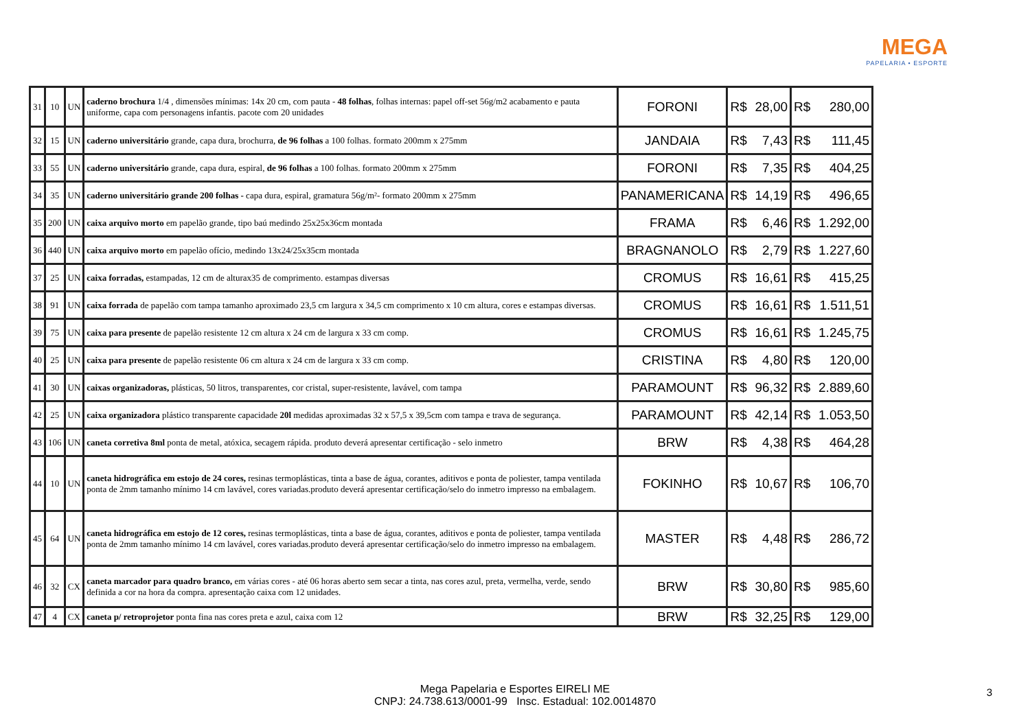MEGA
PAPELARIA • ESPORTE
| 31 | 10 | UN | caderno brochura 1/4 , dimensões mínimas: 14x 20 cm, com pauta - 48 folhas , folhas internas: papel off-set 56g/m2 acabamento e pauta uniforme, capa com personagens infantis. pacote com 20 unidades | FORONI | R$ | 28,00 | R$ | 280,00 |
| 32 | 15 | UN | caderno universitário grande, capa dura, brochurra, de 96 folhas a 100 folhas. formato 200mm x 275mm | JANDAIA | R$ | 7,43 | R$ | 111,45 |
| 33 | 55 | UN | caderno universitário grande, capa dura, espiral, de 96 folhas a 100 folhas. formato 200mm x 275mm | FORONI | R$ | 7,35 | R$ | 404,25 |
| 34 | 35 | UN | caderno universitário grande 200 folhas - capa dura, espiral, gramatura 56g/m²- formato 200mm x 275mm | PANAMERICANA | R$ | 14,19 | R$ | 496,65 |
| 35 | 200 | UN | caixa arquivo morto em papelão grande, tipo baú medindo 25x25x36cm montada | FRAMA | R$ | 6,46 | R$ | 1.292,00 |
| 36 | 440 | UN | caixa arquivo morto em papelão ofício, medindo 13x24/25x35cm montada | BRAGNANOLO | R$ | 2,79 | R$ | 1.227,60 |
| 37 | 25 | UN | caixa forradas, estampadas, 12 cm de alturax35 de comprimento. estampas diversas | CROMUS | R$ | 16,61 | R$ | 415,25 |
| 38 | 91 | UN | caixa forrada de papelão com tampa tamanho aproximado 23,5 cm largura x 34,5 cm comprimento x 10 cm altura, cores e estampas diversas. | CROMUS | R$ | 16,61 | R$ | 1.511,51 |
| 39 | 75 | UN | caixa para presente de papelão resistente 12 cm altura x 24 cm de largura x 33 cm comp. | CROMUS | R$ | 16,61 | R$ | 1.245,75 |
| 40 | 25 | UN | caixa para presente de papelão resistente 06 cm altura x 24 cm de largura x 33 cm comp. | CRISTINA | R$ | 4,80 | R$ | 120,00 |
| 41 | 30 | UN | caixas organizadoras, plásticas, 50 litros, transparentes, cor cristal, super-resistente, lavável, com tampa | PARAMOUNT | R$ | 96,32 | R$ | 2.889,60 |
| 42 | 25 | UN | caixa organizadora plástico transparente capacidade 20l medidas aproximadas 32 x 57,5 x 39,5cm com tampa e trava de segurança. | PARAMOUNT | R$ | 42,14 | R$ | 1.053,50 |
| 43 | 106 | UN | caneta corretiva 8ml ponta de metal, atóxica, secagem rápida. produto deverá apresentar certificação - selo inmetro | BRW | R$ | 4,38 | R$ | 464,28 |
| 44 | 10 | UN | caneta hidrográfica em estojo de 24 cores, resinas termoplásticas, tinta a base de água, corantes, aditivos e ponta de poliester, tampa ventilada ponta de 2mm tamanho mínimo 14 cm lavável, cores variadas.produto deverá apresentar certificação/selo do inmetro impresso na embalagem. | FOKINHO | R$ | 10,67 | R$ | 106,70 |
| 45 | 64 | UN | caneta hidrográfica em estojo de 12 cores, resinas termoplásticas, tinta a base de água, corantes, aditivos e ponta de poliester, tampa ventilada ponta de 2mm tamanho mínimo 14 cm lavável, cores variadas.produto deverá apresentar certificação/selo do inmetro impresso na embalagem. | MASTER | R$ | 4,48 | R$ | 286,72 |
| 46 | 32 | CX | caneta marcador para quadro branco, em várias cores - até 06 horas aberto sem secar a tinta, nas cores azul, preta, vermelha, verde, sendo definida a cor na hora da compra. apresentação caixa com 12 unidades. | BRW | R$ | 30,80 | R$ | 985,60 |
| 47 | 4 | CX | caneta p/ retroprojetor ponta fina nas cores preta e azul, caixa com 12 | BRW | R$ | 32,25 | R$ | 129,00 |
Mega Papelaria e Esportes EIRELI ME
CNPJ: 24.738.613/0001-99 Insc. Estadual: 102.0014870
3